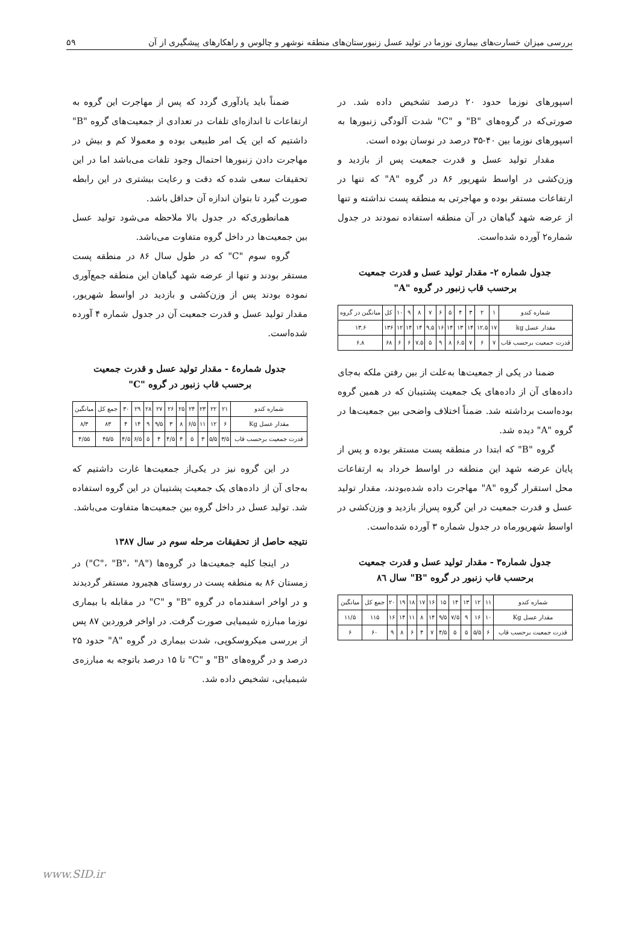بررسی میزان خسارت‌های بیماری نوزما در تولید عسل زنبورستان‌های منطقه نوشهر و چالوس و راهکارهای پیشگیری از آن ۵۹
اسپورهای نوزما حدود ۲۰ درصد تشخیص داده شد. در صورتی‌که در گروه‌های "B" و "C" شدت آلودگی زنبورها به اسپورهای نوزما بین ۴۰-۳۵ درصد در نوسان بوده است.
مقدار تولید عسل و قدرت جمعیت پس از بازدید و وزن‌کشی در اواسط شهریور ۸۶ در گروه "A" که تنها در ارتفاعات مستقر بوده و مهاجرتی به منطقه پست نداشته و تنها از عرضه شهد گیاهان در آن منطقه استفاده نمودند در جدول شماره۲ آورده شده‌است.
جدول شماره ۲- مقدار تولید عسل و قدرت جمعیت
برحسب قاب زنبور در گروه "A"
| شماره کندو | ۱ | ۲ | ۳ | ۴ | ۵ | ۶ | ۷ | ۸ | ۹ | ۱۰ | کل | میانگین در گروه |
| مقدار عسل kg | ۱۷ | ۱۲.۵ | ۱۴ | ۱۳ | ۱۴ | ۱۶ | ۹.۵ | ۱۴ | ۱۴ | ۱۲ | ۱۳۶ | ۱۳.۶ |
| قدرت جمعیت برحسب قاب | ۷ | ۶ | ۷ | ۶.۵ | ۸ | ۹ | ۵ | ۷.۵ | ۶ | ۶ | ۶۸ | ۶.۸ |
ضمنا در یکی از جمعیت‌ها به‌علت از بین رفتن ملکه به‌جای داده‌های آن از داده‌های یک جمعیت پشتیبان که در همین گروه بوده‌است برداشته شد. ضمناً اختلاف واضحی بین جمعیت‌ها در گروه "A" دیده شد.
گروه "B" که ابتدا در منطقه پست مستقر بوده و پس از پایان عرضه شهد این منطقه در اواسط خرداد به ارتفاعات محل استقرار گروه "A" مهاجرت داده شده‌بودند، مقدار تولید عسل و قدرت جمعیت در این گروه پس‌از بازدید و وزن‌کشی در اواسط شهریورماه در جدول شماره ۳ آورده شده‌است.
جدول شماره۳ - مقدار تولید عسل و قدرت جمعیت
برحسب قاب زنبور در گروه "B" سال ۸٦
| شماره کندو | ۱۱ | ۱۲ | ۱۳ | ۱۴ | ۱۵ | ۱۶ | ۱۷ | ۱۸ | ۱۹ | ۲۰ | جمع کل | میانگین |
| مقدار عسل Kg | ۱۰ | ۱۶ | ۹ | ۷/۵ | ۹/۵ | ۱۴ | ۸ | ۱۱ | ۱۴ | ۱۶ | ۱۱۵ | ۱۱/۵ |
| قدرت جمعیت برحسب قاب | ۶ | ۵/۵ | ۵ | ۵ | ۴/۵ | ۷ | ۴ | ۶ | ۸ | ۹ | ۶۰ | ۶ |
ضمناً باید یادآوری گردد که پس از مهاجرت این گروه به ارتفاعات تا اندازه‌ای تلفات در تعدادی از جمعیت‌های گروه "B" داشتیم که این یک امر طبیعی بوده و معمولا کم و بیش در مهاجرت دادن زنبورها احتمال وجود تلفات می‌باشد اما در این تحقیقات سعی شده که دقت و رعایت بیشتری در این رابطه صورت گیرد تا بتوان اندازه آن حداقل باشد.
همانطوری‌که در جدول بالا ملاحظه می‌شود تولید عسل بین جمعیت‌ها در داخل گروه متفاوت می‌باشد.
گروه سوم "C" که در طول سال ۸۶ در منطقه پست مستقر بودند و تنها از عرضه شهد گیاهان این منطقه جمع‌آوری نموده بودند پس از وزن‌کشی و بازدید در اواسط شهریور، مقدار تولید عسل و قدرت جمعیت آن در جدول شماره ۴ آورده شده‌است.
جدول شماره٤ - مقدار تولید عسل و قدرت جمعیت
برحسب قاب زنبور در گروه "C"
| شماره کندو | ۲۱ | ۲۲ | ۲۳ | ۲۴ | ۲۵ | ۲۶ | ۲۷ | ۲۸ | ۲۹ | ۳۰ | جمع کل | میانگین |
| مقدار عسل Kg | ۶ | ۱۲ | ۱۱ | ۶/۵ | ۸ | ۳ | ۹/۵ | ۹ | ۱۴ | ۴ | ۸۳ | ۸/۳ |
| قدرت جمعیت برحسب قاب | ۳/۵ | ۵/۵ | ۳ | ۵ | ۴ | ۴/۵ | ۴ | ۵ | ۶/۵ | ۴/۵ | ۴۵/۵ | ۴/۵۵ |
در این گروه نیز در یکی‌از جمعیت‌ها غارت داشتیم که به‌جای آن از داده‌های یک جمعیت پشتیبان در این گروه استفاده شد. تولید عسل در داخل گروه بین جمعیت‌ها متفاوت می‌باشد.
نتیجه حاصل از تحقیقات مرحله سوم در سال ۱۳۸۷
در اینجا کلیه جمعیت‌ها در گروه‌ها ("C"، "B"، "A") در زمستان ۸۶ به منطقه پست در روستای هچیرود مستقر گردیدند و در اواخر اسفندماه در گروه "B" و "C" در مقابله با بیماری نوزما مبارزه شیمیایی صورت گرفت. در اواخر فروردین ۸۷ پس از بررسی میکروسکوپی، شدت بیماری در گروه "A" حدود ۲۵ درصد و در گروه‌های "B" و "C" تا ۱۵ درصد باتوجه به مبارزه‌ی شیمیایی، تشخیص داده شد.
www.SID.ir